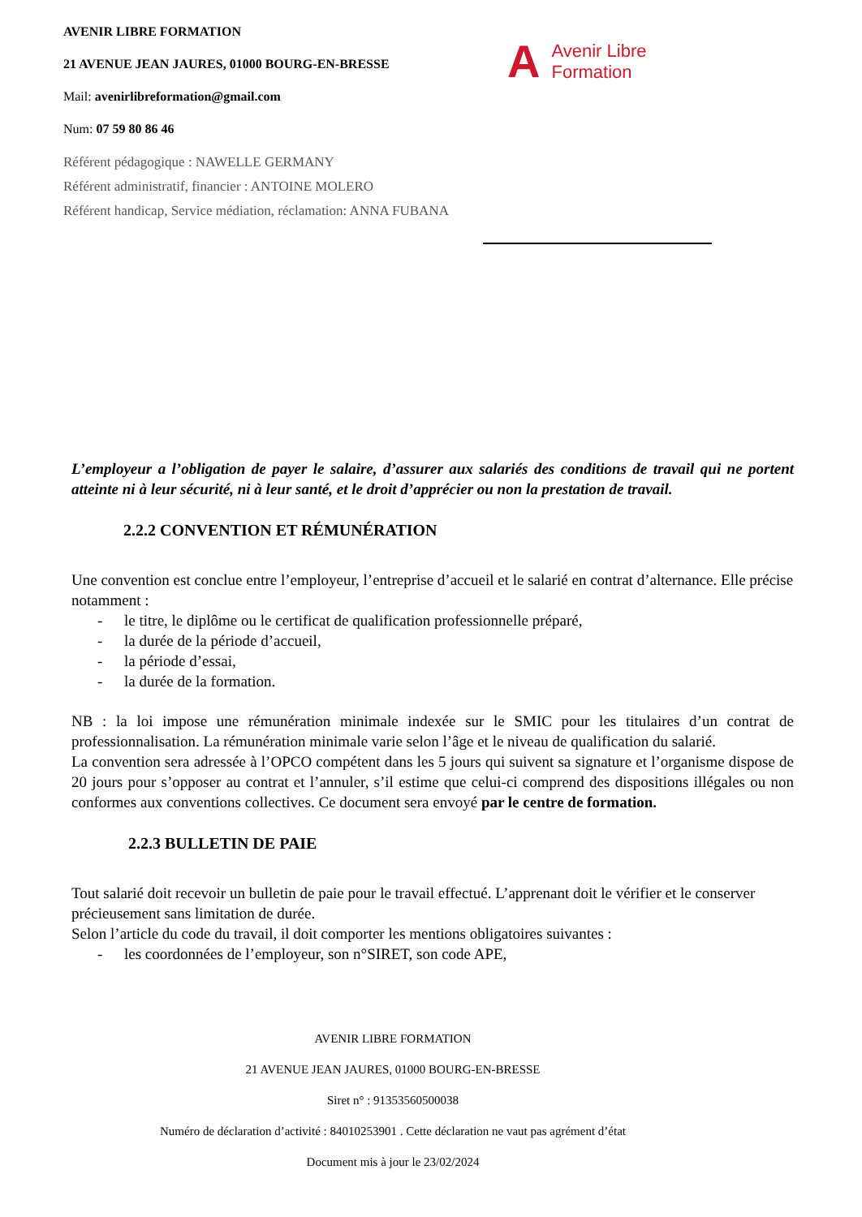AVENIR LIBRE FORMATION
21 AVENUE JEAN JAURES, 01000 BOURG-EN-BRESSE
Mail: avenirlibreformation@gmail.com
Num: 07 59 80 86 46
Référent pédagogique : NAWELLE GERMANY
Référent administratif, financier : ANTOINE MOLERO
Référent handicap, Service médiation, réclamation: ANNA FUBANA
A Avenir Libre
Formation
L’employeur a l’obligation de payer le salaire, d’assurer aux salariés des conditions de travail qui ne portent atteinte ni à leur sécurité, ni à leur santé, et le droit d’apprécier ou non la prestation de travail.
2.2.2 CONVENTION ET RÉMUNÉRATION
Une convention est conclue entre l’employeur, l’entreprise d’accueil et le salarié en contrat d’alternance. Elle précise notamment :
- le titre, le diplôme ou le certificat de qualification professionnelle préparé,
- la durée de la période d’accueil,
- la période d’essai,
- la durée de la formation.
NB : la loi impose une rémunération minimale indexée sur le SMIC pour les titulaires d’un contrat de professionnalisation. La rémunération minimale varie selon l’âge et le niveau de qualification du salarié.
La convention sera adressée à l’OPCO compétent dans les 5 jours qui suivent sa signature et l’organisme dispose de 20 jours pour s’opposer au contrat et l’annuler, s’il estime que celui-ci comprend des dispositions illégales ou non conformes aux conventions collectives. Ce document sera envoyé par le centre de formation.
2.2.3 BULLETIN DE PAIE
Tout salarié doit recevoir un bulletin de paie pour le travail effectué. L’apprenant doit le vérifier et le conserver précieusement sans limitation de durée.
Selon l’article du code du travail, il doit comporter les mentions obligatoires suivantes :
- les coordonnées de l’employeur, son n°SIRET, son code APE,
AVENIR LIBRE FORMATION
21 AVENUE JEAN JAURES, 01000 BOURG-EN-BRESSE
Siret n° : 91353560500038
Numéro de déclaration d’activité : 84010253901 . Cette déclaration ne vaut pas agrément d’état
Document mis à jour le 23/02/2024